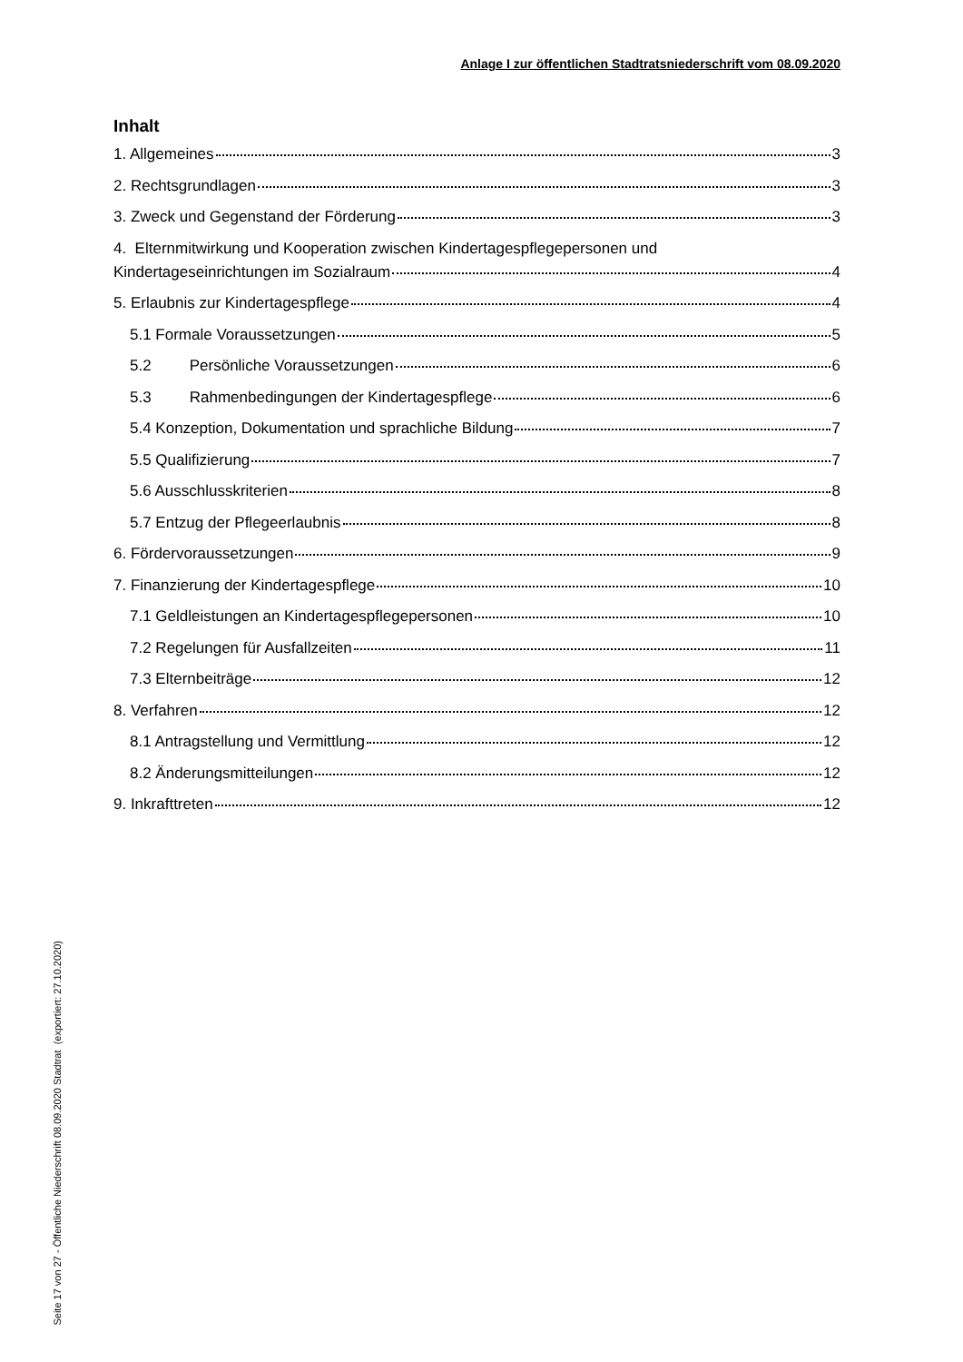Anlage I zur öffentlichen Stadtratsniederschrift vom 08.09.2020
Inhalt
1. Allgemeines 3
2. Rechtsgrundlagen 3
3. Zweck und Gegenstand der Förderung 3
4. Elternmitwirkung und Kooperation zwischen Kindertagespflegepersonen und
Kindertageseinrichtungen im Sozialraum 4
5. Erlaubnis zur Kindertagespflege 4
5.1 Formale Voraussetzungen 5
5.2 Persönliche Voraussetzungen 6
5.3 Rahmenbedingungen der Kindertagespflege 6
5.4 Konzeption, Dokumentation und sprachliche Bildung 7
5.5 Qualifizierung 7
5.6 Ausschlusskriterien 8
5.7 Entzug der Pflegeerlaubnis 8
6. Fördervoraussetzungen 9
7. Finanzierung der Kindertagespflege 10
7.1 Geldleistungen an Kindertagespflegepersonen 10
7.2 Regelungen für Ausfallzeiten 11
7.3 Elternbeiträge 12
8. Verfahren 12
8.1 Antragstellung und Vermittlung 12
8.2 Änderungsmitteilungen 12
9. Inkrafttreten 12
Seite 17 von 27 - Öffentliche Niederschrift 08.09.2020 Stadtrat (exportiert: 27.10.2020)